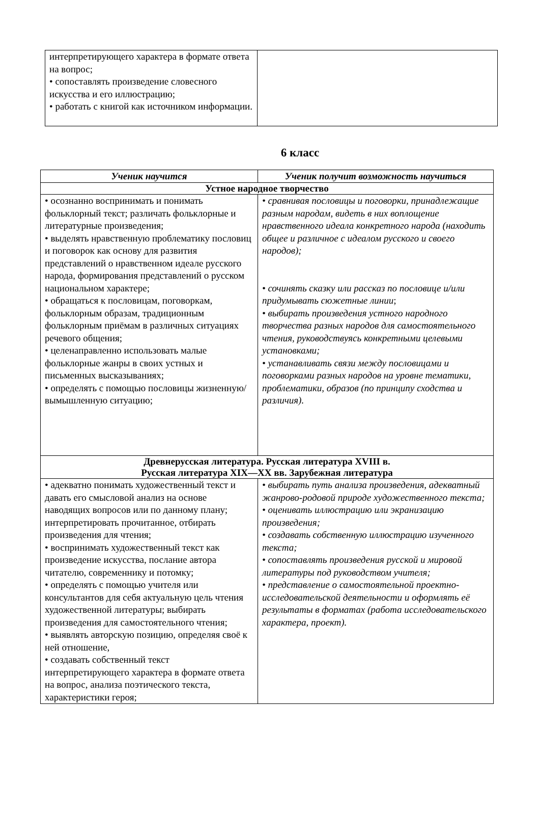| интерпретирующего характера в формате ответа на вопрос; • сопоставлять произведение словесного искусства и его иллюстрацию; • работать с книгой как источником информации. | |
6 класс
| Ученик научится | Ученик получит возможность научиться |
| --- | --- |
| Устное народное творчество | |
| • осознанно воспринимать и понимать фольклорный текст; различать фольклорные и литературные произведения; • выделять нравственную проблематику пословиц и поговорок как основу для развития представлений о нравственном идеале русского народа, формирования представлений о русском национальном характере; • обращаться к пословицам, поговоркам, фольклорным образам, традиционным фольклорным приёмам в различных ситуациях речевого общения; • целенаправленно использовать малые фольклорные жанры в своих устных и письменных высказываниях; • определять с помощью пословицы жизненную/вымышленную ситуацию; | • сравнивая пословицы и поговорки, принадлежащие разным народам, видеть в них воплощение нравственного идеала конкретного народа (находить общее и различное с идеалом русского и своего народов); • сочинять сказку или рассказ по пословице и/или придумывать сюжетные линии ; • выбирать произведения устного народного творчества разных народов для самостоятельного чтения, руководствуясь конкретными целевыми установками; • устанавливать связи между пословицами и поговорками разных народов на уровне тематики, проблематики, образов (по принципу сходства и различия). |
| Древнерусская литература. Русская литература XVIII в. Русская литература XIX—XX вв. Зарубежная литература | |
| • адекватно понимать художественный текст и давать его смысловой анализ на основе наводящих вопросов или по данному плану; интерпретировать прочитанное, отбирать произведения для чтения; • воспринимать художественный текст как произведение искусства, послание автора читателю, современнику и потомку; • определять с помощью учителя или консультантов для себя актуальную цель чтения художественной литературы; выбирать произведения для самостоятельного чтения; • выявлять авторскую позицию, определяя своё к ней отношение, • создавать собственный текст интерпретирующего характера в формате ответа на вопрос, анализа поэтического текста, характеристики героя; | • выбирать путь анализа произведения, адекватный жанрово-родовой природе художественного текста; • оценивать иллюстрацию или экранизацию произведения; • создавать собственную иллюстрацию изученного текста; • сопоставлять произведения русской и мировой литературы под руководством учителя; • представление о самостоятельной проектно-исследовательской деятельности и оформлять её результаты в форматах (работа исследовательского характера, проект). |